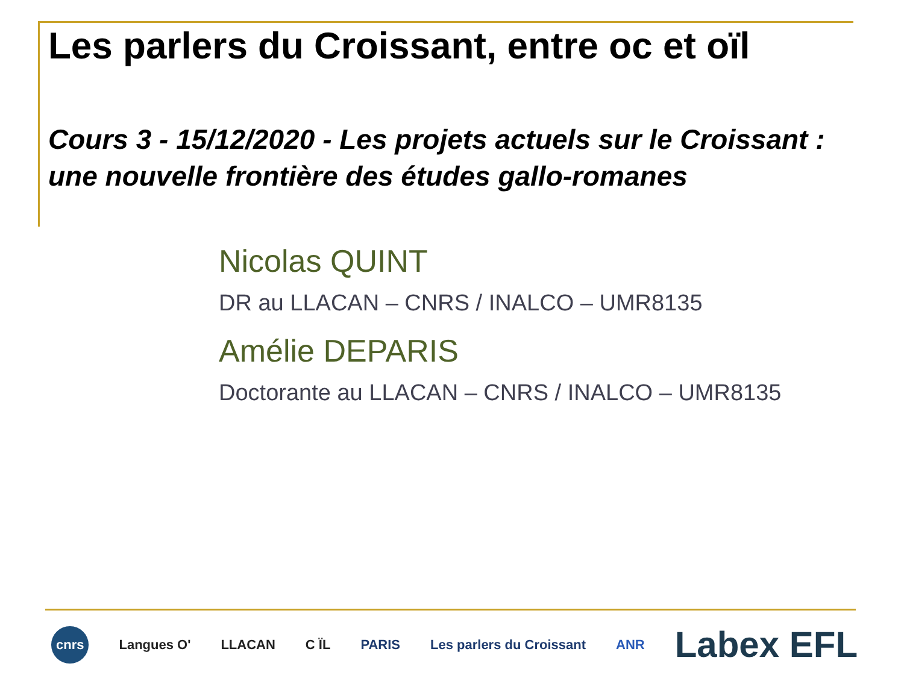Les parlers du Croissant, entre oc et oïl
Cours 3 - 15/12/2020 - Les projets actuels sur le Croissant :
une nouvelle frontière des études gallo-romanes
Nicolas QUINT
DR au LLACAN – CNRS / INALCO – UMR8135
Amélie DEPARIS
Doctorante au LLACAN – CNRS / INALCO – UMR8135
cnrs Langues O' LLACAN C ÏL PARIS Les parlers du Croissant ANR Labex EFL